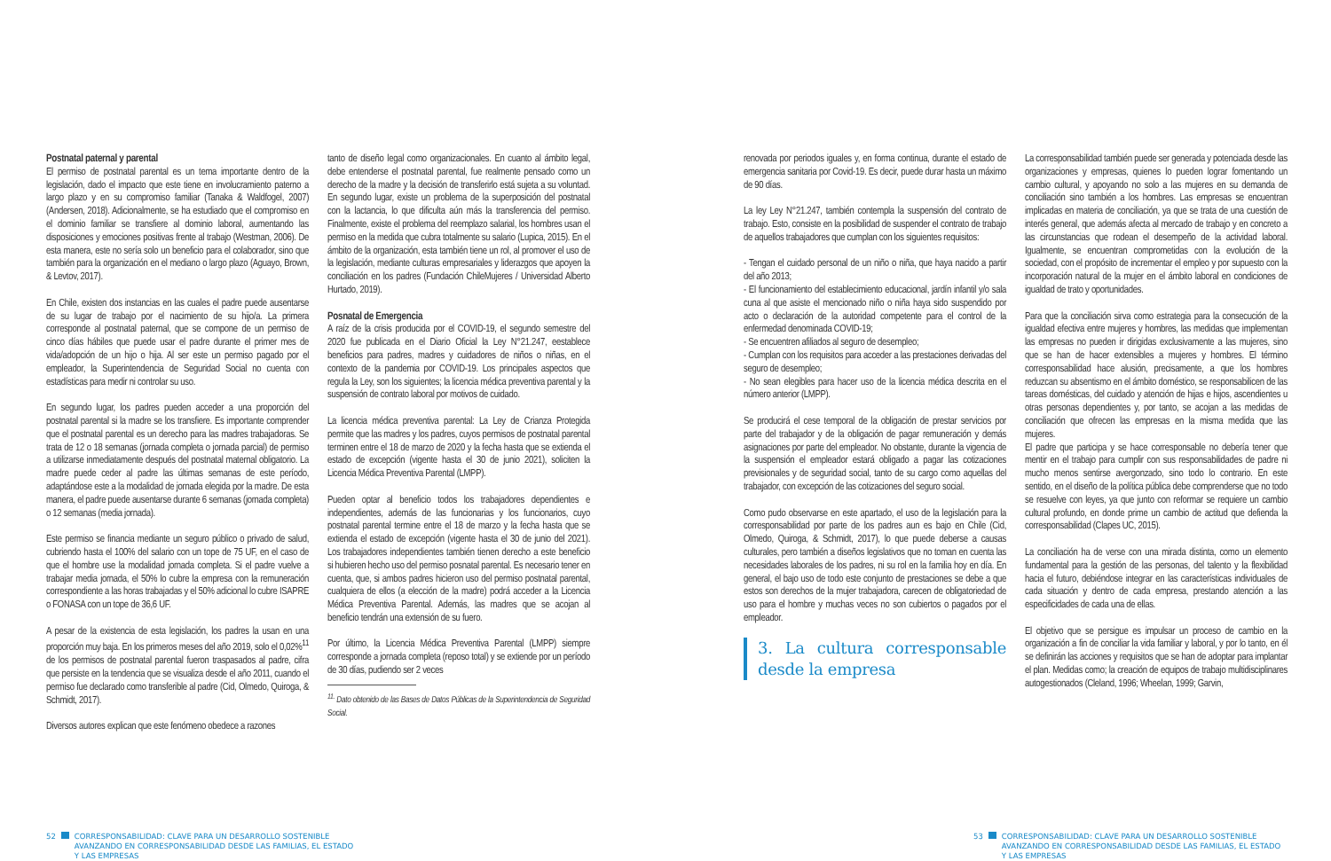Postnatal paternal y parental
El permiso de postnatal parental es un tema importante dentro de la legislación, dado el impacto que este tiene en involucramiento paterno a largo plazo y en su compromiso familiar (Tanaka & Waldfogel, 2007) (Andersen, 2018). Adicionalmente, se ha estudiado que el compromiso en el dominio familiar se transfiere al dominio laboral, aumentando las disposiciones y emociones positivas frente al trabajo (Westman, 2006). De esta manera, este no sería solo un beneficio para el colaborador, sino que también para la organización en el mediano o largo plazo (Aguayo, Brown, & Levtov, 2017).
En Chile, existen dos instancias en las cuales el padre puede ausentarse de su lugar de trabajo por el nacimiento de su hijo/a. La primera corresponde al postnatal paternal, que se compone de un permiso de cinco días hábiles que puede usar el padre durante el primer mes de vida/adopción de un hijo o hija. Al ser este un permiso pagado por el empleador, la Superintendencia de Seguridad Social no cuenta con estadísticas para medir ni controlar su uso.
En segundo lugar, los padres pueden acceder a una proporción del postnatal parental si la madre se los transfiere. Es importante comprender que el postnatal parental es un derecho para las madres trabajadoras. Se trata de 12 o 18 semanas (jornada completa o jornada parcial) de permiso a utilizarse inmediatamente después del postnatal maternal obligatorio. La madre puede ceder al padre las últimas semanas de este período, adaptándose este a la modalidad de jornada elegida por la madre. De esta manera, el padre puede ausentarse durante 6 semanas (jornada completa) o 12 semanas (media jornada).
Este permiso se financia mediante un seguro público o privado de salud, cubriendo hasta el 100% del salario con un tope de 75 UF, en el caso de que el hombre use la modalidad jornada completa. Si el padre vuelve a trabajar media jornada, el 50% lo cubre la empresa con la remuneración correspondiente a las horas trabajadas y el 50% adicional lo cubre ISAPRE o FONASA con un tope de 36,6 UF.
A pesar de la existencia de esta legislación, los padres la usan en una proporción muy baja. En los primeros meses del año 2019, solo el 0,02%<sup>11</sup> de los permisos de postnatal parental fueron traspasados al padre, cifra que persiste en la tendencia que se visualiza desde el año 2011, cuando el permiso fue declarado como transferible al padre (Cid, Olmedo, Quiroga, & Schmidt, 2017).
Diversos autores explican que este fenómeno obedece a razones
tanto de diseño legal como organizacionales. En cuanto al ámbito legal, debe entenderse el postnatal parental, fue realmente pensado como un derecho de la madre y la decisión de transferirlo está sujeta a su voluntad. En segundo lugar, existe un problema de la superposición del postnatal con la lactancia, lo que dificulta aún más la transferencia del permiso. Finalmente, existe el problema del reemplazo salarial, los hombres usan el permiso en la medida que cubra totalmente su salario (Lupica, 2015). En el ámbito de la organización, esta también tiene un rol, al promover el uso de la legislación, mediante culturas empresariales y liderazgos que apoyen la conciliación en los padres (Fundación ChileMujeres / Universidad Alberto Hurtado, 2019).
Posnatal de Emergencia
A raíz de la crisis producida por el COVID-19, el segundo semestre del 2020 fue publicada en el Diario Oficial la Ley N°21.247, eestablece beneficios para padres, madres y cuidadores de niños o niñas, en el contexto de la pandemia por COVID-19. Los principales aspectos que regula la Ley, son los siguientes; la licencia médica preventiva parental y la suspensión de contrato laboral por motivos de cuidado.
La licencia médica preventiva parental: La Ley de Crianza Protegida permite que las madres y los padres, cuyos permisos de postnatal parental terminen entre el 18 de marzo de 2020 y la fecha hasta que se extienda el estado de excepción (vigente hasta el 30 de junio 2021), soliciten la Licencia Médica Preventiva Parental (LMPP).
Pueden optar al beneficio todos los trabajadores dependientes e independientes, además de las funcionarias y los funcionarios, cuyo postnatal parental termine entre el 18 de marzo y la fecha hasta que se extienda el estado de excepción (vigente hasta el 30 de junio del 2021). Los trabajadores independientes también tienen derecho a este beneficio si hubieren hecho uso del permiso posnatal parental. Es necesario tener en cuenta, que, si ambos padres hicieron uso del permiso postnatal parental, cualquiera de ellos (a elección de la madre) podrá acceder a la Licencia Médica Preventiva Parental. Además, las madres que se acojan al beneficio tendrán una extensión de su fuero.
Por último, la Licencia Médica Preventiva Parental (LMPP) siempre corresponde a jornada completa (reposo total) y se extiende por un período de 30 días, pudiendo ser 2 veces
<sup>11.</sup> Dato obtenido de las Bases de Datos Públicas de la Superintendencia de Seguridad Social.
52 CORRESPONSABILIDAD: CLAVE PARA UN DESARROLLO SOSTENIBLE
AVANZANDO EN CORRESPONSABILIDAD DESDE LAS FAMILIAS, EL ESTADO
Y LAS EMPRESAS
renovada por periodos iguales y, en forma continua, durante el estado de emergencia sanitaria por Covid-19. Es decir, puede durar hasta un máximo de 90 días.
La ley Ley N°21.247, también contempla la suspensión del contrato de trabajo. Esto, consiste en la posibilidad de suspender el contrato de trabajo de aquellos trabajadores que cumplan con los siguientes requisitos:
- Tengan el cuidado personal de un niño o niña, que haya nacido a partir del año 2013;
- El funcionamiento del establecimiento educacional, jardín infantil y/o sala cuna al que asiste el mencionado niño o niña haya sido suspendido por acto o declaración de la autoridad competente para el control de la enfermedad denominada COVID-19;
- Se encuentren afiliados al seguro de desempleo;
- Cumplan con los requisitos para acceder a las prestaciones derivadas del seguro de desempleo;
- No sean elegibles para hacer uso de la licencia médica descrita en el número anterior (LMPP).
Se producirá el cese temporal de la obligación de prestar servicios por parte del trabajador y de la obligación de pagar remuneración y demás asignaciones por parte del empleador. No obstante, durante la vigencia de la suspensión el empleador estará obligado a pagar las cotizaciones previsionales y de seguridad social, tanto de su cargo como aquellas del trabajador, con excepción de las cotizaciones del seguro social.
Como pudo observarse en este apartado, el uso de la legislación para la corresponsabilidad por parte de los padres aun es bajo en Chile (Cid, Olmedo, Quiroga, & Schmidt, 2017), lo que puede deberse a causas culturales, pero también a diseños legislativos que no toman en cuenta las necesidades laborales de los padres, ni su rol en la familia hoy en día. En general, el bajo uso de todo este conjunto de prestaciones se debe a que estos son derechos de la mujer trabajadora, carecen de obligatoriedad de uso para el hombre y muchas veces no son cubiertos o pagados por el empleador.
3. La cultura corresponsable desde la empresa
La corresponsabilidad también puede ser generada y potenciada desde las organizaciones y empresas, quienes lo pueden lograr fomentando un cambio cultural, y apoyando no solo a las mujeres en su demanda de conciliación sino también a los hombres. Las empresas se encuentran implicadas en materia de conciliación, ya que se trata de una cuestión de interés general, que además afecta al mercado de trabajo y en concreto a las circunstancias que rodean el desempeño de la actividad laboral. Igualmente, se encuentran comprometidas con la evolución de la sociedad, con el propósito de incrementar el empleo y por supuesto con la incorporación natural de la mujer en el ámbito laboral en condiciones de igualdad de trato y oportunidades.
Para que la conciliación sirva como estrategia para la consecución de la igualdad efectiva entre mujeres y hombres, las medidas que implementan las empresas no pueden ir dirigidas exclusivamente a las mujeres, sino que se han de hacer extensibles a mujeres y hombres. El término corresponsabilidad hace alusión, precisamente, a que los hombres reduzcan su absentismo en el ámbito doméstico, se responsabilicen de las tareas domésticas, del cuidado y atención de hijas e hijos, ascendientes u otras personas dependientes y, por tanto, se acojan a las medidas de conciliación que ofrecen las empresas en la misma medida que las mujeres.
El padre que participa y se hace corresponsable no debería tener que mentir en el trabajo para cumplir con sus responsabilidades de padre ni mucho menos sentirse avergonzado, sino todo lo contrario. En este sentido, en el diseño de la política pública debe comprenderse que no todo se resuelve con leyes, ya que junto con reformar se requiere un cambio cultural profundo, en donde prime un cambio de actitud que defienda la corresponsabilidad (Clapes UC, 2015).
La conciliación ha de verse con una mirada distinta, como un elemento fundamental para la gestión de las personas, del talento y la flexibilidad hacia el futuro, debiéndose integrar en las características individuales de cada situación y dentro de cada empresa, prestando atención a las especificidades de cada una de ellas.
El objetivo que se persigue es impulsar un proceso de cambio en la organización a fin de conciliar la vida familiar y laboral, y por lo tanto, en él se definirán las acciones y requisitos que se han de adoptar para implantar el plan. Medidas como; la creación de equipos de trabajo multidisciplinares autogestionados (Cleland, 1996; Wheelan, 1999; Garvin,
53 CORRESPONSABILIDAD: CLAVE PARA UN DESARROLLO SOSTENIBLE
AVANZANDO EN CORRESPONSABILIDAD DESDE LAS FAMILIAS, EL ESTADO
Y LAS EMPRESAS